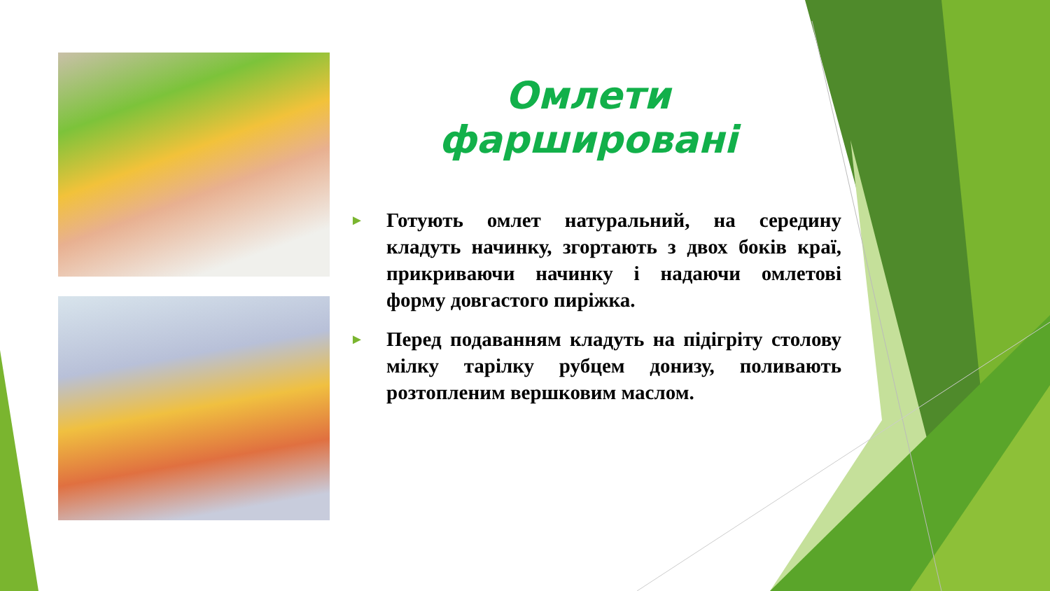Омлети фаршировані
►
Готують омлет натуральний, на середину кладуть начинку, згортають з двох боків краї, прикриваючи начинку і надаючи омлетові форму довгастого пиріжка.
►
Перед подаванням кладуть на підігріту столову мілку тарілку рубцем донизу, поливають розтопленим вершковим маслом.